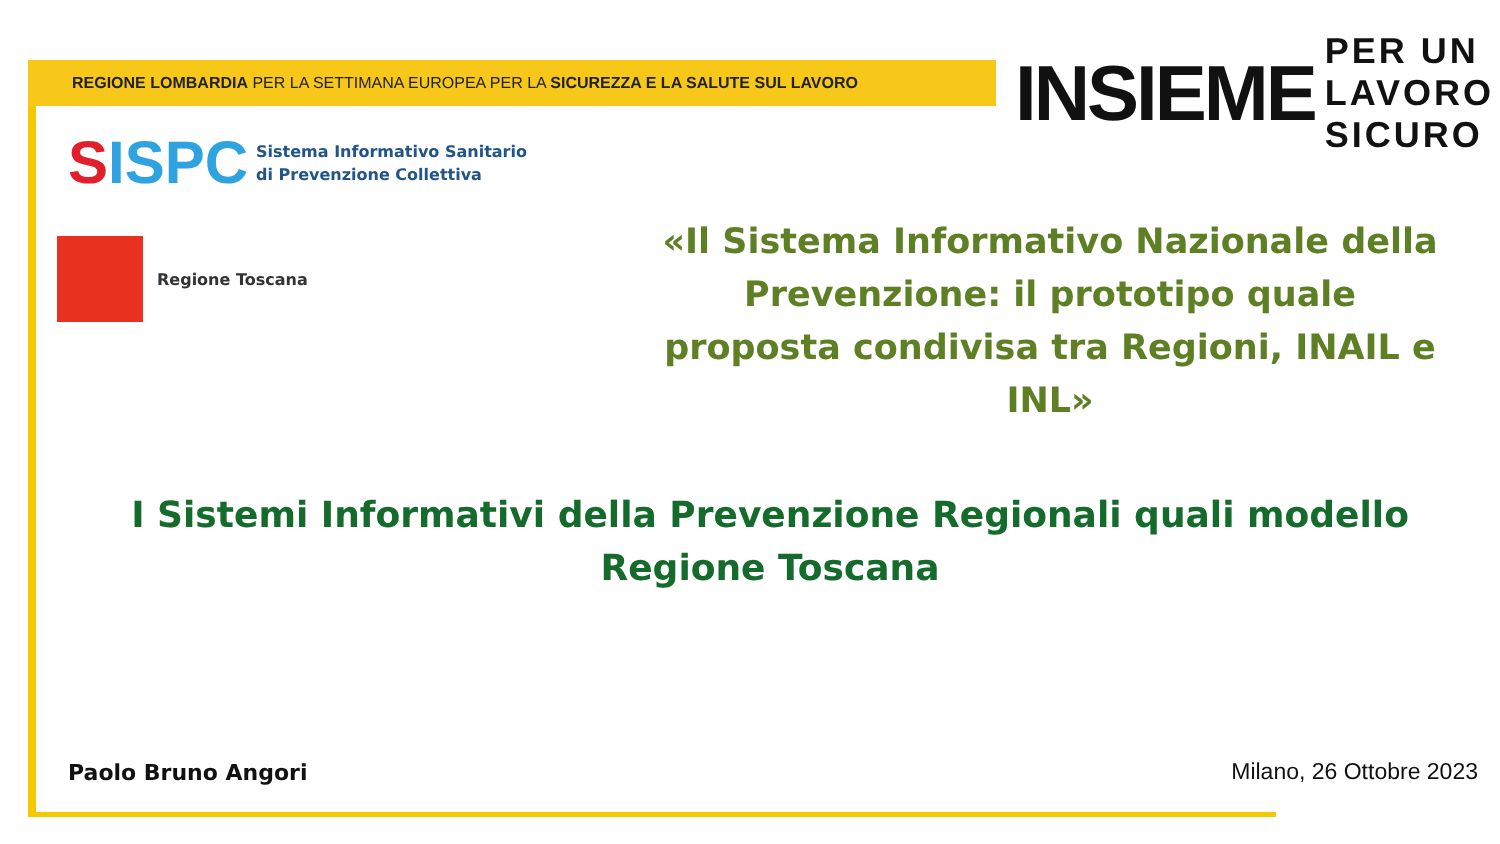REGIONE LOMBARDIA PER LA SETTIMANA EUROPEA PER LA SICUREZZA E LA SALUTE SUL LAVORO
INSIEME
PER UN
LAVORO
SICURO
SISPC
Sistema Informativo Sanitario
di Prevenzione Collettiva
Regione Toscana
«Il Sistema Informativo Nazionale della Prevenzione: il prototipo quale proposta condivisa tra Regioni, INAIL e INL»
I Sistemi Informativi della Prevenzione Regionali quali modello
Regione Toscana
Paolo Bruno Angori Milano, 26 Ottobre 2023